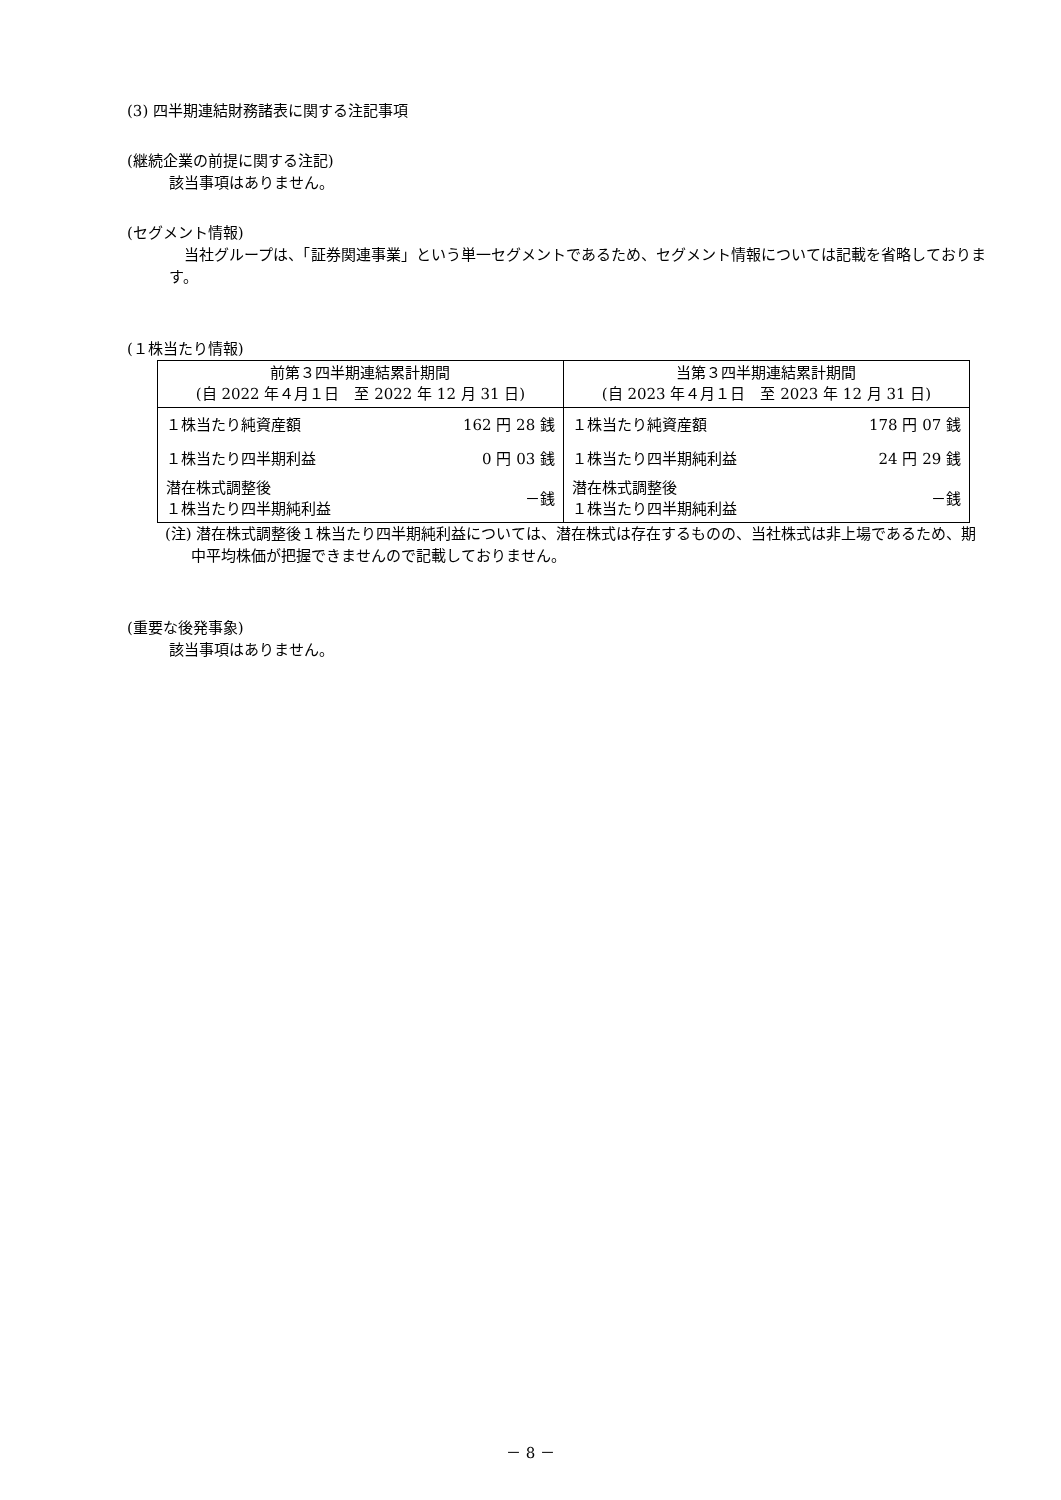(3) 四半期連結財務諸表に関する注記事項
(継続企業の前提に関する注記)
該当事項はありません。
(セグメント情報)
　当社グループは、「証券関連事業」という単一セグメントであるため、セグメント情報については記載を省略しております。
(１株当たり情報)
| 前第３四半期連結累計期間 (自 2022 年４月１日 至 2022 年 12 月 31 日) | | 当第３四半期連結累計期間 (自 2023 年４月１日 至 2023 年 12 月 31 日) | |
| １株当たり純資産額 | 162 円 28 銭 | １株当たり純資産額 | 178 円 07 銭 |
| １株当たり四半期利益 | 0 円 03 銭 | １株当たり四半期純利益 | 24 円 29 銭 |
| 潜在株式調整後 １株当たり四半期純利益 | －銭 | 潜在株式調整後 １株当たり四半期純利益 | －銭 |
(注) 潜在株式調整後１株当たり四半期純利益については、潜在株式は存在するものの、当社株式は非上場であるため、期中平均株価が把握できませんので記載しておりません。
(重要な後発事象)
該当事項はありません。
－ 8 －